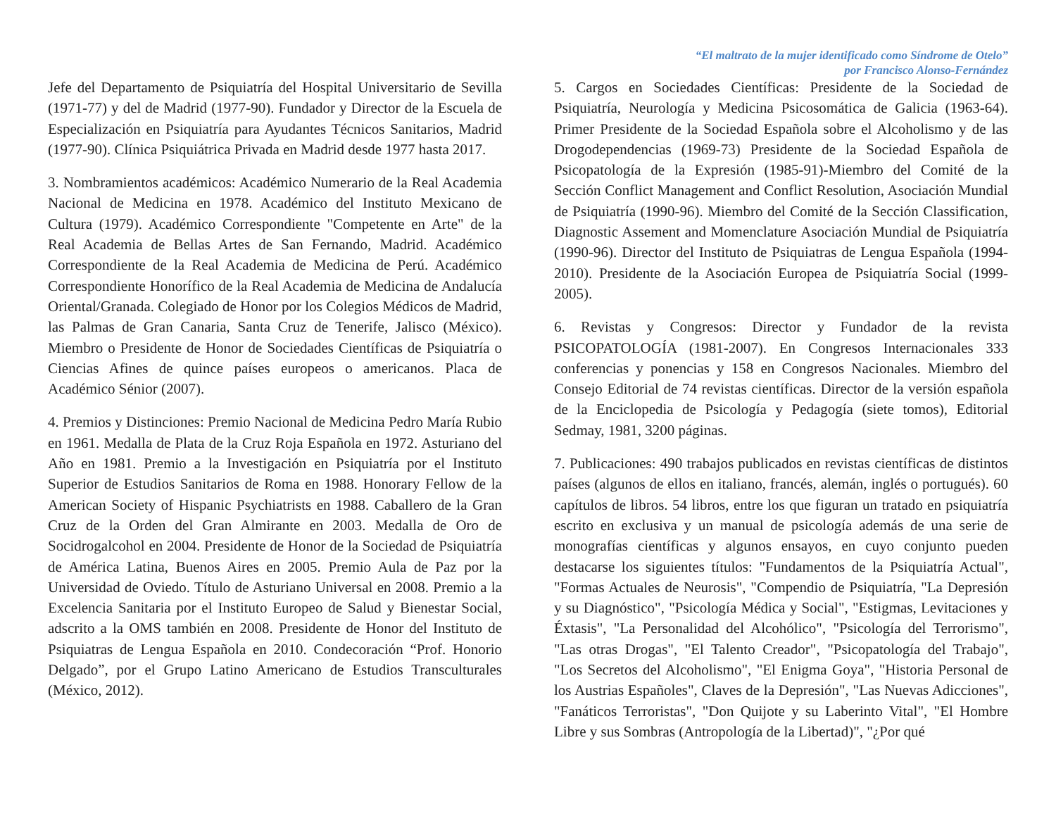Jefe del Departamento de Psiquiatría del Hospital Universitario de Sevilla (1971-77) y del de Madrid (1977-90). Fundador y Director de la Escuela de Especialización en Psiquiatría para Ayudantes Técnicos Sanitarios, Madrid (1977-90). Clínica Psiquiátrica Privada en Madrid desde 1977 hasta 2017.
3. Nombramientos académicos: Académico Numerario de la Real Academia Nacional de Medicina en 1978. Académico del Instituto Mexicano de Cultura (1979). Académico Correspondiente "Competente en Arte" de la Real Academia de Bellas Artes de San Fernando, Madrid. Académico Correspondiente de la Real Academia de Medicina de Perú. Académico Correspondiente Honorífico de la Real Academia de Medicina de Andalucía Oriental/Granada. Colegiado de Honor por los Colegios Médicos de Madrid, las Palmas de Gran Canaria, Santa Cruz de Tenerife, Jalisco (México). Miembro o Presidente de Honor de Sociedades Científicas de Psiquiatría o Ciencias Afines de quince países europeos o americanos. Placa de Académico Sénior (2007).
4. Premios y Distinciones: Premio Nacional de Medicina Pedro María Rubio en 1961. Medalla de Plata de la Cruz Roja Española en 1972. Asturiano del Año en 1981. Premio a la Investigación en Psiquiatría por el Instituto Superior de Estudios Sanitarios de Roma en 1988. Honorary Fellow de la American Society of Hispanic Psychiatrists en 1988. Caballero de la Gran Cruz de la Orden del Gran Almirante en 2003. Medalla de Oro de Socidrogalcohol en 2004. Presidente de Honor de la Sociedad de Psiquiatría de América Latina, Buenos Aires en 2005. Premio Aula de Paz por la Universidad de Oviedo. Título de Asturiano Universal en 2008. Premio a la Excelencia Sanitaria por el Instituto Europeo de Salud y Bienestar Social, adscrito a la OMS también en 2008. Presidente de Honor del Instituto de Psiquiatras de Lengua Española en 2010. Condecoración “Prof. Honorio Delgado”, por el Grupo Latino Americano de Estudios Transculturales (México, 2012).
“El maltrato de la mujer identificado como Síndrome de Otelo”
por Francisco Alonso-Fernández
5. Cargos en Sociedades Científicas: Presidente de la Sociedad de Psiquiatría, Neurología y Medicina Psicosomática de Galicia (1963-64). Primer Presidente de la Sociedad Española sobre el Alcoholismo y de las Drogodependencias (1969-73) Presidente de la Sociedad Española de Psicopatología de la Expresión (1985-91)-Miembro del Comité de la Sección Conflict Management and Conflict Resolution, Asociación Mundial de Psiquiatría (1990-96). Miembro del Comité de la Sección Classification, Diagnostic Assement and Momenclature Asociación Mundial de Psiquiatría (1990-96). Director del Instituto de Psiquiatras de Lengua Española (1994-2010). Presidente de la Asociación Europea de Psiquiatría Social (1999-2005).
6. Revistas y Congresos: Director y Fundador de la revista PSICOPATOLOGÍA (1981-2007). En Congresos Internacionales 333 conferencias y ponencias y 158 en Congresos Nacionales. Miembro del Consejo Editorial de 74 revistas científicas. Director de la versión española de la Enciclopedia de Psicología y Pedagogía (siete tomos), Editorial Sedmay, 1981, 3200 páginas.
7. Publicaciones: 490 trabajos publicados en revistas científicas de distintos países (algunos de ellos en italiano, francés, alemán, inglés o portugués). 60 capítulos de libros. 54 libros, entre los que figuran un tratado en psiquiatría escrito en exclusiva y un manual de psicología además de una serie de monografías científicas y algunos ensayos, en cuyo conjunto pueden destacarse los siguientes títulos: "Fundamentos de la Psiquiatría Actual", "Formas Actuales de Neurosis", "Compendio de Psiquiatría, "La Depresión y su Diagnóstico", "Psicología Médica y Social", "Estigmas, Levitaciones y Éxtasis", "La Personalidad del Alcohólico", "Psicología del Terrorismo", "Las otras Drogas", "El Talento Creador", "Psicopatología del Trabajo", "Los Secretos del Alcoholismo", "El Enigma Goya", "Historia Personal de los Austrias Españoles", Claves de la Depresión", "Las Nuevas Adicciones", "Fanáticos Terroristas", "Don Quijote y su Laberinto Vital", "El Hombre Libre y sus Sombras (Antropología de la Libertad)", "¿Por qué